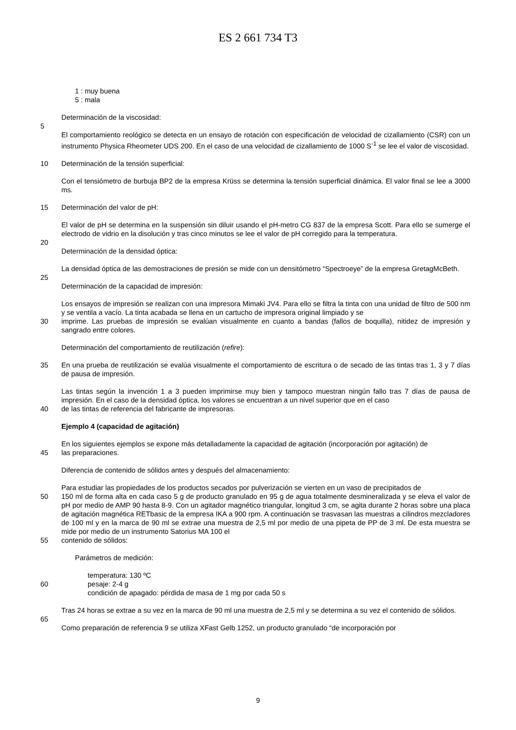ES 2 661 734 T3
1 : muy buena
5 : mala
Determinación de la viscosidad:
5
El comportamiento reológico se detecta en un ensayo de rotación con especificación de velocidad de cizallamiento (CSR) con un instrumento Physica Rheometer UDS 200. En el caso de una velocidad de cizallamiento de 1000 S<sup>-1</sup> se lee el valor de viscosidad.
10 Determinación de la tensión superficial:
Con el tensiómetro de burbuja BP2 de la empresa Krüss se determina la tensión superficial dinámica. El valor final se lee a 3000 ms.
15 Determinación del valor de pH:
El valor de pH se determina en la suspensión sin diluir usando el pH-metro CG 837 de la empresa Scott. Para ello se sumerge el electrodo de vidrio en la disolución y tras cinco minutos se lee el valor de pH corregido para la temperatura.
20
Determinación de la densidad óptica:
La densidad óptica de las demostraciones de presión se mide con un densitómetro “Spectroeye” de la empresa GretagMcBeth.
25
Determinación de la capacidad de impresión:
Los ensayos de impresión se realizan con una impresora Mimaki JV4. Para ello se filtra la tinta con una unidad de filtro de 500 nm y se ventila a vacío. La tinta acabada se llena en un cartucho de impresora original limpiado y se
30 imprime. Las pruebas de impresión se evalúan visualmente en cuanto a bandas (fallos de boquilla), nitidez de impresión y sangrado entre colores.
Determinación del comportamiento de reutilización (refire):
35 En una prueba de reutilización se evalúa visualmente el comportamiento de escritura o de secado de las tintas tras 1, 3 y 7 días de pausa de impresión.
Las tintas según la invención 1 a 3 pueden imprimirse muy bien y tampoco muestran ningún fallo tras 7 días de pausa de impresión. En el caso de la densidad óptica, los valores se encuentran a un nivel superior que en el caso
40 de las tintas de referencia del fabricante de impresoras.
Ejemplo 4 (capacidad de agitación)
En los siguientes ejemplos se expone más detalladamente la capacidad de agitación (incorporación por agitación) de
45 las preparaciones.
Diferencia de contenido de sólidos antes y después del almacenamiento:
Para estudiar las propiedades de los productos secados por pulverización se vierten en un vaso de precipitados de
50 150 ml de forma alta en cada caso 5 g de producto granulado en 95 g de agua totalmente desmineralizada y se eleva el valor de pH por medio de AMP 90 hasta 8-9. Con un agitador magnético triangular, longitud 3 cm, se agita durante 2 horas sobre una placa de agitación magnética RETbasic de la empresa IKA a 900 rpm. A continuación se trasvasan las muestras a cilindros mezcladores de 100 ml y en la marca de 90 ml se extrae una muestra de 2,5 ml por medio de una pipeta de PP de 3 ml. De esta muestra se mide por medio de un instrumento Satorius MA 100 el
55 contenido de sólidos:
Parámetros de medición:
temperatura: 130 ºC
60 pesaje: 2-4 g
condición de apagado: pérdida de masa de 1 mg por cada 50 s
Tras 24 horas se extrae a su vez en la marca de 90 ml una muestra de 2,5 ml y se determina a su vez el contenido de sólidos.
65
Como preparación de referencia 9 se utiliza XFast Gelb 1252, un producto granulado “de incorporación por
9